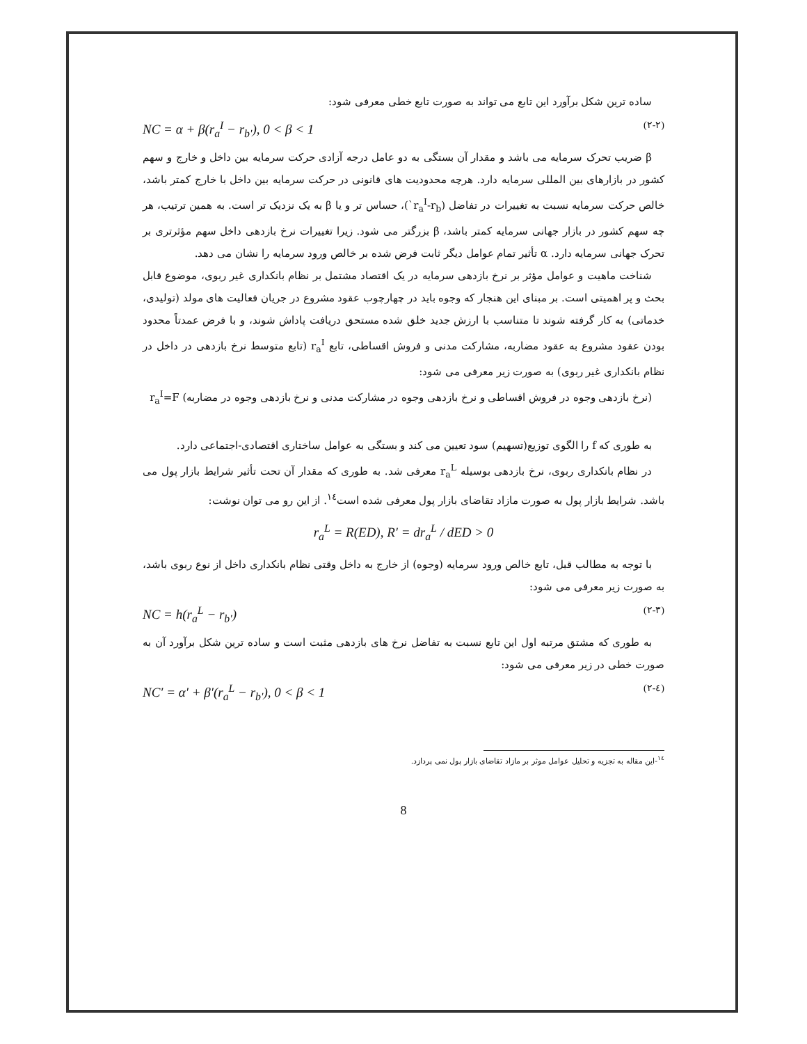ساده ترین شکل برآورد این تابع می تواند به صورت تابع خطی معرفی شود:
NC = α + β(r<sub>a</sub><sup>I</sup> − r<sub>b'</sub>), 0 < β < 1 (۲-۲)
β ضریب تحرک سرمایه می باشد و مقدار آن بستگی به دو عامل درجه آزادی حرکت سرمایه بین داخل و خارج و سهم کشور در بازارهای بین المللی سرمایه دارد. هرچه محدودیت های قانونی در حرکت سرمایه بین داخل با خارج کمتر باشد، خالص حرکت سرمایه نسبت به تغییرات در تفاضل (r<sub>a</sub><sup>I</sup>-r<sub>b</sub>`)، حساس تر و یا β به یک نزدیک تر است. به همین ترتیب، هر چه سهم کشور در بازار جهانی سرمایه کمتر باشد، β بزرگتر می شود. زیرا تغییرات نرخ بازدهی داخل سهم مؤثرتری بر تحرک جهانی سرمایه دارد. α تأثیر تمام عوامل دیگر ثابت فرض شده بر خالص ورود سرمایه را نشان می دهد.
شناخت ماهیت و عوامل مؤثر بر نرخ بازدهی سرمایه در یک اقتصاد مشتمل بر نظام بانکداری غیر ربوی، موضوع قابل بحث و پر اهمیتی است. بر مبنای این هنجار که وجوه باید در چهارچوب عقود مشروع در جریان فعالیت های مولد (تولیدی، خدماتی) به کار گرفته شوند تا متناسب با ارزش جدید خلق شده مستحق دریافت پاداش شوند، و با فرض عمدتاً محدود بودن عقود مشروع به عقود مضاربه، مشارکت مدنی و فروش اقساطی، تابع r<sub>a</sub><sup>I</sup> (تابع متوسط نرخ بازدهی در داخل در نظام بانکداری غیر ربوی) به صورت زیر معرفی می شود:
(نرخ بازدهی وجوه در فروش اقساطی و نرخ بازدهی وجوه در مشارکت مدنی و نرخ بازدهی وجوه در مضاربه) r<sub>a</sub><sup>I</sup>=F
به طوری که f را الگوی توزیع(تسهیم) سود تعیین می کند و بستگی به عوامل ساختاری اقتصادی-اجتماعی دارد.
در نظام بانکداری ربوی، نرخ بازدهی بوسیله r<sub>a</sub><sup>L</sup> معرفی شد. به طوری که مقدار آن تحت تأثیر شرایط بازار پول می باشد. شرایط بازار پول به صورت مازاد تقاضای بازار پول معرفی شده است<sup>۱٤</sup>. از این رو می توان نوشت:
r<sub>a</sub><sup>L</sup> = R(ED), R′ = dr<sub>a</sub><sup>L</sup> / dED > 0
با توجه به مطالب قبل، تابع خالص ورود سرمایه (وجوه) از خارج به داخل وقتی نظام بانکداری داخل از نوع ربوی باشد، به صورت زیر معرفی می شود:
NC = h(r<sub>a</sub><sup>L</sup> − r<sub>b'</sub>) (۲-۳)
به طوری که مشتق مرتبه اول این تابع نسبت به تفاضل نرخ های بازدهی مثبت است و ساده ترین شکل برآورد آن به صورت خطی در زیر معرفی می شود:
NC′ = α′ + β′(r<sub>a</sub><sup>L</sup> − r<sub>b'</sub>), 0 < β < 1 (۲-٤)
<sup>۱٤</sup>-این مقاله به تجزیه و تحلیل عوامل موثر بر مازاد تقاضای بازار پول نمی پردازد.
8